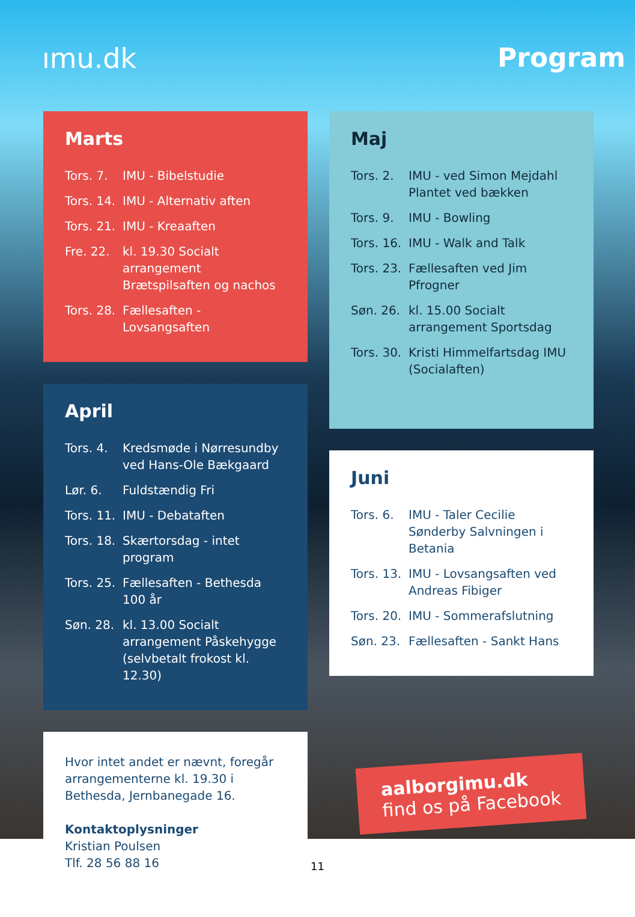ımu.dk Program
Marts
Tors. 7. IMU - Bibelstudie
Tors. 14. IMU - Alternativ aften
Tors. 21. IMU - Kreaaften
Fre. 22. kl. 19.30 Socialt arrangement Brætspilsaften og nachos
Tors. 28. Fællesaften - Lovsangsaften
April
Tors. 4. Kredsmøde i Nørresundby ved Hans-Ole Bækgaard
Lør. 6. Fuldstændig Fri
Tors. 11. IMU - Debataften
Tors. 18. Skærtorsdag - intet program
Tors. 25. Fællesaften - Bethesda 100 år
Søn. 28. kl. 13.00 Socialt arrangement Påskehygge (selvbetalt frokost kl. 12.30)
Hvor intet andet er nævnt, foregår arrangementerne kl. 19.30 i Bethesda, Jernbanegade 16.
Kontaktoplysninger
Kristian Poulsen
Tlf. 28 56 88 16
Maj
Tors. 2. IMU - ved Simon Mejdahl Plantet ved bækken
Tors. 9. IMU - Bowling
Tors. 16. IMU - Walk and Talk
Tors. 23. Fællesaften ved Jim Pfrogner
Søn. 26. kl. 15.00 Socialt arrangement Sportsdag
Tors. 30. Kristi Himmelfartsdag IMU (Socialaften)
Juni
Tors. 6. IMU - Taler Cecilie Sønderby Salvningen i Betania
Tors. 13. IMU - Lovsangsaften ved Andreas Fibiger
Tors. 20. IMU - Sommerafslutning
Søn. 23. Fællesaften - Sankt Hans
aalborgimu.dk
find os på Facebook
11